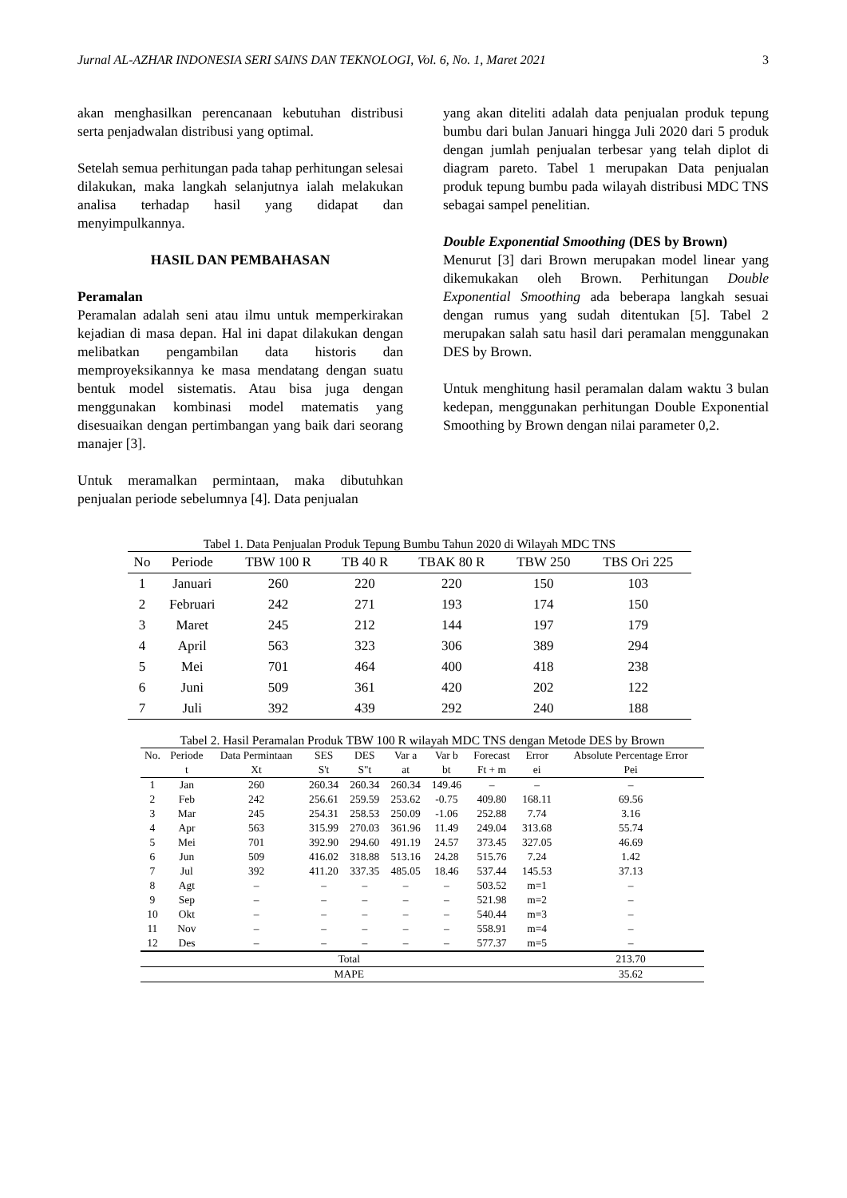Jurnal AL-AZHAR INDONESIA SERI SAINS DAN TEKNOLOGI, Vol. 6, No. 1, Maret 2021 3
akan menghasilkan perencanaan kebutuhan distribusi serta penjadwalan distribusi yang optimal.
Setelah semua perhitungan pada tahap perhitungan selesai dilakukan, maka langkah selanjutnya ialah melakukan analisa terhadap hasil yang didapat dan menyimpulkannya.
HASIL DAN PEMBAHASAN
Peramalan
Peramalan adalah seni atau ilmu untuk memperkirakan kejadian di masa depan. Hal ini dapat dilakukan dengan melibatkan pengambilan data historis dan memproyeksikannya ke masa mendatang dengan suatu bentuk model sistematis. Atau bisa juga dengan menggunakan kombinasi model matematis yang disesuaikan dengan pertimbangan yang baik dari seorang manajer [3].
Untuk meramalkan permintaan, maka dibutuhkan penjualan periode sebelumnya [4]. Data penjualan
yang akan diteliti adalah data penjualan produk tepung bumbu dari bulan Januari hingga Juli 2020 dari 5 produk dengan jumlah penjualan terbesar yang telah diplot di diagram pareto. Tabel 1 merupakan Data penjualan produk tepung bumbu pada wilayah distribusi MDC TNS sebagai sampel penelitian.
Double Exponential Smoothing (DES by Brown)
Menurut [3] dari Brown merupakan model linear yang dikemukakan oleh Brown. Perhitungan Double Exponential Smoothing ada beberapa langkah sesuai dengan rumus yang sudah ditentukan [5]. Tabel 2 merupakan salah satu hasil dari peramalan menggunakan DES by Brown.
Untuk menghitung hasil peramalan dalam waktu 3 bulan kedepan, menggunakan perhitungan Double Exponential Smoothing by Brown dengan nilai parameter 0,2.
Tabel 1. Data Penjualan Produk Tepung Bumbu Tahun 2020 di Wilayah MDC TNS
| No | Periode | TBW 100 R | TB 40 R | TBAK 80 R | TBW 250 | TBS Ori 225 |
| --- | --- | --- | --- | --- | --- | --- |
| 1 | Januari | 260 | 220 | 220 | 150 | 103 |
| 2 | Februari | 242 | 271 | 193 | 174 | 150 |
| 3 | Maret | 245 | 212 | 144 | 197 | 179 |
| 4 | April | 563 | 323 | 306 | 389 | 294 |
| 5 | Mei | 701 | 464 | 400 | 418 | 238 |
| 6 | Juni | 509 | 361 | 420 | 202 | 122 |
| 7 | Juli | 392 | 439 | 292 | 240 | 188 |
Tabel 2. Hasil Peramalan Produk TBW 100 R wilayah MDC TNS dengan Metode DES by Brown
| No. | Periode | Data Permintaan | SES | DES | Var a | Var b | Forecast | Error | Absolute Percentage Error |
| --- | --- | --- | --- | --- | --- | --- | --- | --- | --- |
| | t | Xt | S't | S"t | at | bt | Ft + m | ei | Pei |
| 1 | Jan | 260 | 260.34 | 260.34 | 260.34 | 149.46 | – | – | – |
| 2 | Feb | 242 | 256.61 | 259.59 | 253.62 | -0.75 | 409.80 | 168.11 | 69.56 |
| 3 | Mar | 245 | 254.31 | 258.53 | 250.09 | -1.06 | 252.88 | 7.74 | 3.16 |
| 4 | Apr | 563 | 315.99 | 270.03 | 361.96 | 11.49 | 249.04 | 313.68 | 55.74 |
| 5 | Mei | 701 | 392.90 | 294.60 | 491.19 | 24.57 | 373.45 | 327.05 | 46.69 |
| 6 | Jun | 509 | 416.02 | 318.88 | 513.16 | 24.28 | 515.76 | 7.24 | 1.42 |
| 7 | Jul | 392 | 411.20 | 337.35 | 485.05 | 18.46 | 537.44 | 145.53 | 37.13 |
| 8 | Agt | – | – | – | – | – | 503.52 | m=1 | – |
| 9 | Sep | – | – | – | – | – | 521.98 | m=2 | – |
| 10 | Okt | – | – | – | – | – | 540.44 | m=3 | – |
| 11 | Nov | – | – | – | – | – | 558.91 | m=4 | – |
| 12 | Des | – | – | – | – | – | 577.37 | m=5 | – |
| Total | | | | | | | | | 213.70 |
| MAPE | | | | | | | | | 35.62 |